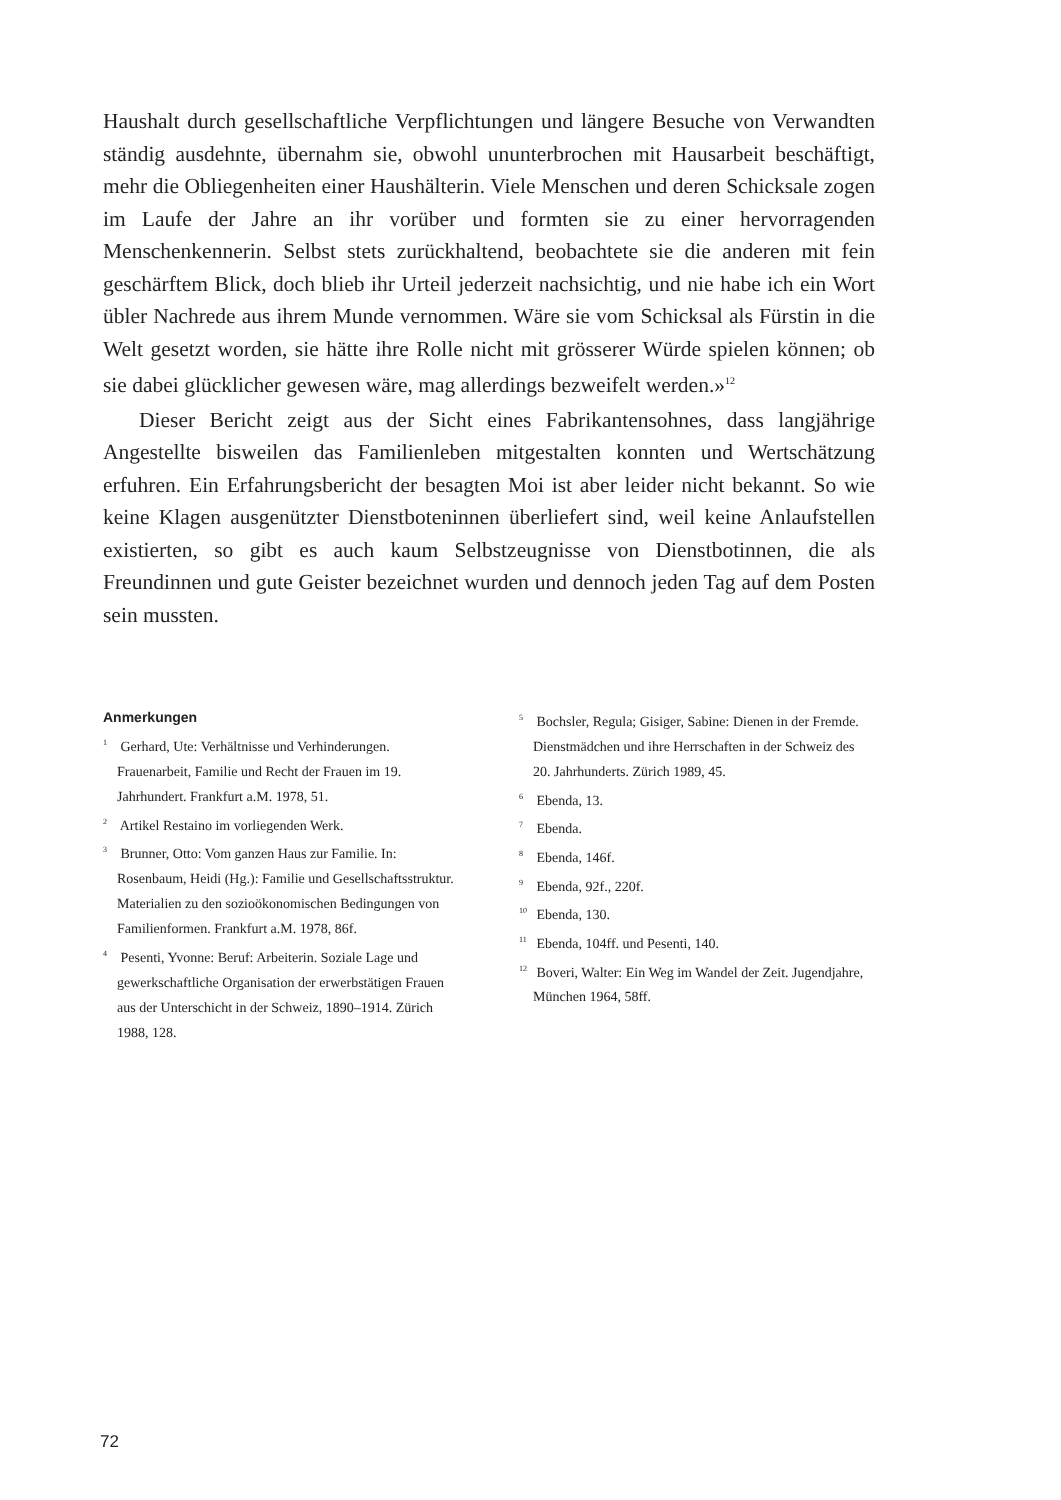Haushalt durch gesellschaftliche Verpflichtungen und längere Besuche von Verwandten ständig ausdehnte, übernahm sie, obwohl ununterbrochen mit Hausarbeit beschäftigt, mehr die Obliegenheiten einer Haushälterin. Viele Menschen und deren Schicksale zogen im Laufe der Jahre an ihr vorüber und formten sie zu einer hervorragenden Menschenkennerin. Selbst stets zurückhaltend, beobachtete sie die anderen mit fein geschärftem Blick, doch blieb ihr Urteil jederzeit nachsichtig, und nie habe ich ein Wort übler Nachrede aus ihrem Munde vernommen. Wäre sie vom Schicksal als Fürstin in die Welt gesetzt worden, sie hätte ihre Rolle nicht mit grösserer Würde spielen können; ob sie dabei glücklicher gewesen wäre, mag allerdings bezweifelt werden.»<sup>12</sup>
Dieser Bericht zeigt aus der Sicht eines Fabrikantensohnes, dass langjährige Angestellte bisweilen das Familienleben mitgestalten konnten und Wertschätzung erfuhren. Ein Erfahrungsbericht der besagten Moi ist aber leider nicht bekannt. So wie keine Klagen ausgenützter Dienstboteninnen überliefert sind, weil keine Anlaufstellen existierten, so gibt es auch kaum Selbstzeugnisse von Dienstbotinnen, die als Freundinnen und gute Geister bezeichnet wurden und dennoch jeden Tag auf dem Posten sein mussten.
Anmerkungen
<sup>1</sup> Gerhard, Ute: Verhältnisse und Verhinderungen. Frauenarbeit, Familie und Recht der Frauen im 19. Jahrhundert. Frankfurt a.M. 1978, 51.
<sup>2</sup> Artikel Restaino im vorliegenden Werk.
<sup>3</sup> Brunner, Otto: Vom ganzen Haus zur Familie. In: Rosenbaum, Heidi (Hg.): Familie und Gesellschaftsstruktur. Materialien zu den sozioökonomischen Bedingungen von Familienformen. Frankfurt a.M. 1978, 86f.
<sup>4</sup> Pesenti, Yvonne: Beruf: Arbeiterin. Soziale Lage und gewerkschaftliche Organisation der erwerbstätigen Frauen aus der Unterschicht in der Schweiz, 1890–1914. Zürich 1988, 128.
<sup>5</sup> Bochsler, Regula; Gisiger, Sabine: Dienen in der Fremde. Dienstmädchen und ihre Herrschaften in der Schweiz des 20. Jahrhunderts. Zürich 1989, 45.
<sup>6</sup> Ebenda, 13.
<sup>7</sup> Ebenda.
<sup>8</sup> Ebenda, 146f.
<sup>9</sup> Ebenda, 92f., 220f.
<sup>10</sup> Ebenda, 130.
<sup>11</sup> Ebenda, 104ff. und Pesenti, 140.
<sup>12</sup> Boveri, Walter: Ein Weg im Wandel der Zeit. Jugendjahre, München 1964, 58ff.
72